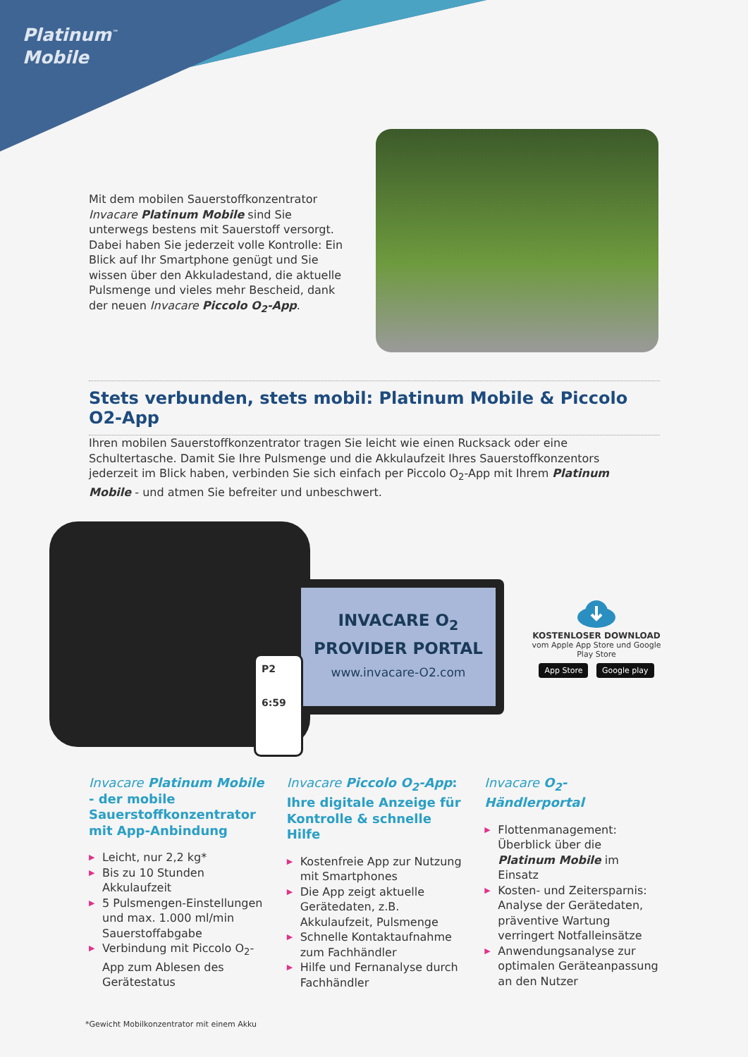Platinum<sup>™</sup>
Mobile
Mit dem mobilen Sauerstoffkonzentrator Invacare Platinum Mobile sind Sie unterwegs bestens mit Sauerstoff versorgt. Dabei haben Sie jederzeit volle Kontrolle: Ein Blick auf Ihr Smartphone genügt und Sie wissen über den Akkuladestand, die aktuelle Pulsmenge und vieles mehr Bescheid, dank der neuen Invacare Piccolo O<sub>2</sub>-App.
Stets verbunden, stets mobil: Platinum Mobile & Piccolo O2-App
Ihren mobilen Sauerstoffkonzentrator tragen Sie leicht wie einen Rucksack oder eine Schultertasche. Damit Sie Ihre Pulsmenge und die Akkulaufzeit Ihres Sauerstoffkonzentors jederzeit im Blick haben, verbinden Sie sich einfach per Piccolo O<sub>2</sub>-App mit Ihrem Platinum Mobile - und atmen Sie befreiter und unbeschwert.
INVACARE O<sub>2</sub>
PROVIDER PORTAL
www.invacare-O2.com
P2
6:59
KOSTENLOSER DOWNLOAD
vom Apple App Store und Google Play Store
App Store Google play
Invacare Platinum Mobile - der mobile Sauerstoffkonzentrator mit App-Anbindung
▶ Leicht, nur 2,2 kg*
▶ Bis zu 10 Stunden Akkulaufzeit
▶ 5 Pulsmengen-Einstellungen und max. 1.000 ml/min Sauerstoffabgabe
▶ Verbindung mit Piccolo O<sub>2</sub>-App zum Ablesen des Gerätestatus
Invacare Piccolo O<sub>2</sub>-App: Ihre digitale Anzeige für Kontrolle & schnelle Hilfe
▶ Kostenfreie App zur Nutzung mit Smartphones
▶ Die App zeigt aktuelle Gerätedaten, z.B. Akkulaufzeit, Pulsmenge
▶ Schnelle Kontaktaufnahme zum Fachhändler
▶ Hilfe und Fernanalyse durch Fachhändler
Invacare O<sub>2</sub>-Händlerportal
▶ Flottenmanagement: Überblick über die Platinum Mobile im Einsatz
▶ Kosten- und Zeitersparnis: Analyse der Gerätedaten, präventive Wartung verringert Notfalleinsätze
▶ Anwendungsanalyse zur optimalen Geräteanpassung an den Nutzer
*Gewicht Mobilkonzentrator mit einem Akku